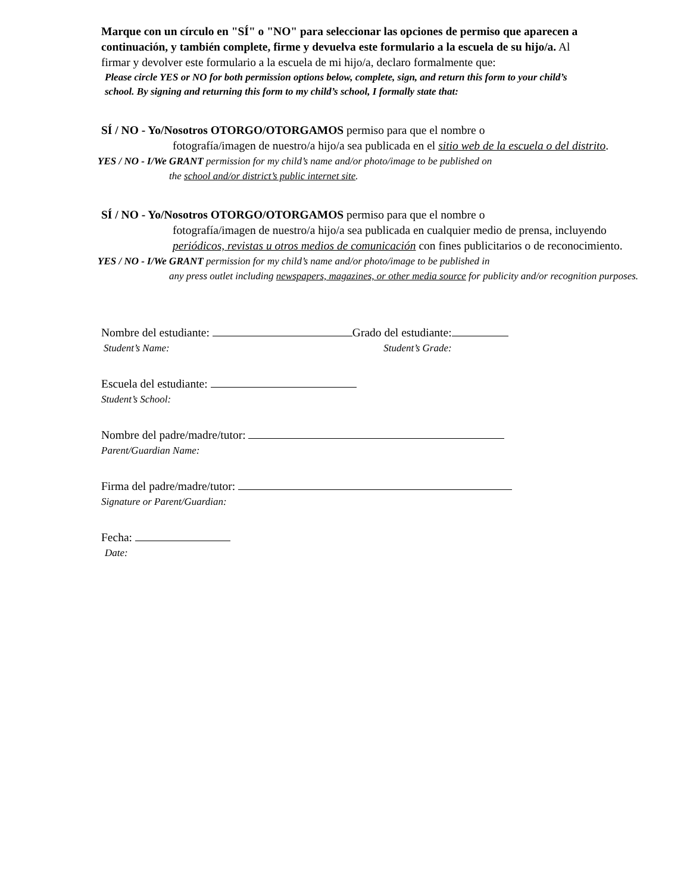Marque con un círculo en "SÍ" o "NO" para seleccionar las opciones de permiso que aparecen a continuación, y también complete, firme y devuelva este formulario a la escuela de su hijo/a. Al firmar y devolver este formulario a la escuela de mi hijo/a, declaro formalmente que:
Please circle YES or NO for both permission options below, complete, sign, and return this form to your child’s school. By signing and returning this form to my child’s school, I formally state that:
SÍ / NO - Yo/Nosotros OTORGO/OTORGAMOS permiso para que el nombre o
fotografía/imagen de nuestro/a hijo/a sea publicada en el sitio web de la escuela o del distrito.
YES / NO - I/We GRANT permission for my child’s name and/or photo/image to be published on
the school and/or district’s public internet site.
SÍ / NO - Yo/Nosotros OTORGO/OTORGAMOS permiso para que el nombre o
fotografía/imagen de nuestro/a hijo/a sea publicada en cualquier medio de prensa, incluyendo periódicos, revistas u otros medios de comunicación con fines publicitarios o de reconocimiento.
YES / NO - I/We GRANT permission for my child’s name and/or photo/image to be published in
any press outlet including newspapers, magazines, or other media source for publicity and/or recognition purposes.
Nombre del estudiante: Grado del estudiante:
Student’s Name: Student’s Grade:
Escuela del estudiante:
Student’s School:
Nombre del padre/madre/tutor:
Parent/Guardian Name:
Firma del padre/madre/tutor:
Signature or Parent/Guardian:
Fecha:
Date: